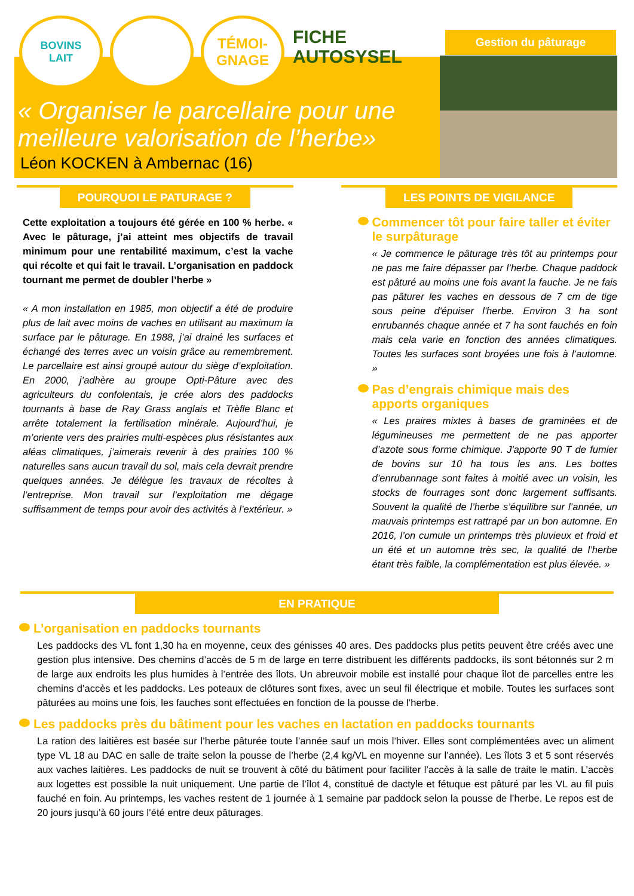BOVINS
LAIT
TÉMOI-
GNAGE
FICHE
AUTOSYSEL
Gestion du pâturage
« Organiser le parcellaire pour une meilleure valorisation de l’herbe»
Léon KOCKEN à Ambernac (16)
POURQUOI LE PATURAGE ?
Cette exploitation a toujours été gérée en 100 % herbe. « Avec le pâturage, j’ai atteint mes objectifs de travail minimum pour une rentabilité maximum, c’est la vache qui récolte et qui fait le travail. L’organisation en paddock tournant me permet de doubler l’herbe »
« A mon installation en 1985, mon objectif a été de produire plus de lait avec moins de vaches en utilisant au maximum la surface par le pâturage. En 1988, j’ai drainé les surfaces et échangé des terres avec un voisin grâce au remembrement. Le parcellaire est ainsi groupé autour du siège d’exploitation. En 2000, j’adhère au groupe Opti-Pâture avec des agriculteurs du confolentais, je crée alors des paddocks tournants à base de Ray Grass anglais et Trèfle Blanc et arrête totalement la fertilisation minérale. Aujourd’hui, je m’oriente vers des prairies multi-espèces plus résistantes aux aléas climatiques, j’aimerais revenir à des prairies 100 % naturelles sans aucun travail du sol, mais cela devrait prendre quelques années. Je délègue les travaux de récoltes à l’entreprise. Mon travail sur l’exploitation me dégage suffisamment de temps pour avoir des activités à l’extérieur. »
LES POINTS DE VIGILANCE
Commencer tôt pour faire taller et éviter le surpâturage
« Je commence le pâturage très tôt au printemps pour ne pas me faire dépasser par l’herbe. Chaque paddock est pâturé au moins une fois avant la fauche. Je ne fais pas pâturer les vaches en dessous de 7 cm de tige sous peine d'épuiser l'herbe. Environ 3 ha sont enrubannés chaque année et 7 ha sont fauchés en foin mais cela varie en fonction des années climatiques. Toutes les surfaces sont broyées une fois à l’automne. »
Pas d’engrais chimique mais des apports organiques
« Les praires mixtes à bases de graminées et de légumineuses me permettent de ne pas apporter d’azote sous forme chimique. J'apporte 90 T de fumier de bovins sur 10 ha tous les ans. Les bottes d’enrubannage sont faites à moitié avec un voisin, les stocks de fourrages sont donc largement suffisants. Souvent la qualité de l’herbe s’équilibre sur l’année, un mauvais printemps est rattrapé par un bon automne. En 2016, l’on cumule un printemps très pluvieux et froid et un été et un automne très sec, la qualité de l’herbe étant très faible, la complémentation est plus élevée. »
EN PRATIQUE
L’organisation en paddocks tournants
Les paddocks des VL font 1,30 ha en moyenne, ceux des génisses 40 ares. Des paddocks plus petits peuvent être créés avec une gestion plus intensive. Des chemins d’accès de 5 m de large en terre distribuent les différents paddocks, ils sont bétonnés sur 2 m de large aux endroits les plus humides à l’entrée des îlots. Un abreuvoir mobile est installé pour chaque îlot de parcelles entre les chemins d’accès et les paddocks. Les poteaux de clôtures sont fixes, avec un seul fil électrique et mobile. Toutes les surfaces sont pâturées au moins une fois, les fauches sont effectuées en fonction de la pousse de l’herbe.
Les paddocks près du bâtiment pour les vaches en lactation en paddocks tournants
La ration des laitières est basée sur l’herbe pâturée toute l’année sauf un mois l’hiver. Elles sont complémentées avec un aliment type VL 18 au DAC en salle de traite selon la pousse de l’herbe (2,4 kg/VL en moyenne sur l’année). Les îlots 3 et 5 sont réservés aux vaches laitières. Les paddocks de nuit se trouvent à côté du bâtiment pour faciliter l’accès à la salle de traite le matin. L’accès aux logettes est possible la nuit uniquement. Une partie de l’îlot 4, constitué de dactyle et fétuque est pâturé par les VL au fil puis fauché en foin. Au printemps, les vaches restent de 1 journée à 1 semaine par paddock selon la pousse de l’herbe. Le repos est de 20 jours jusqu’à 60 jours l’été entre deux pâturages.